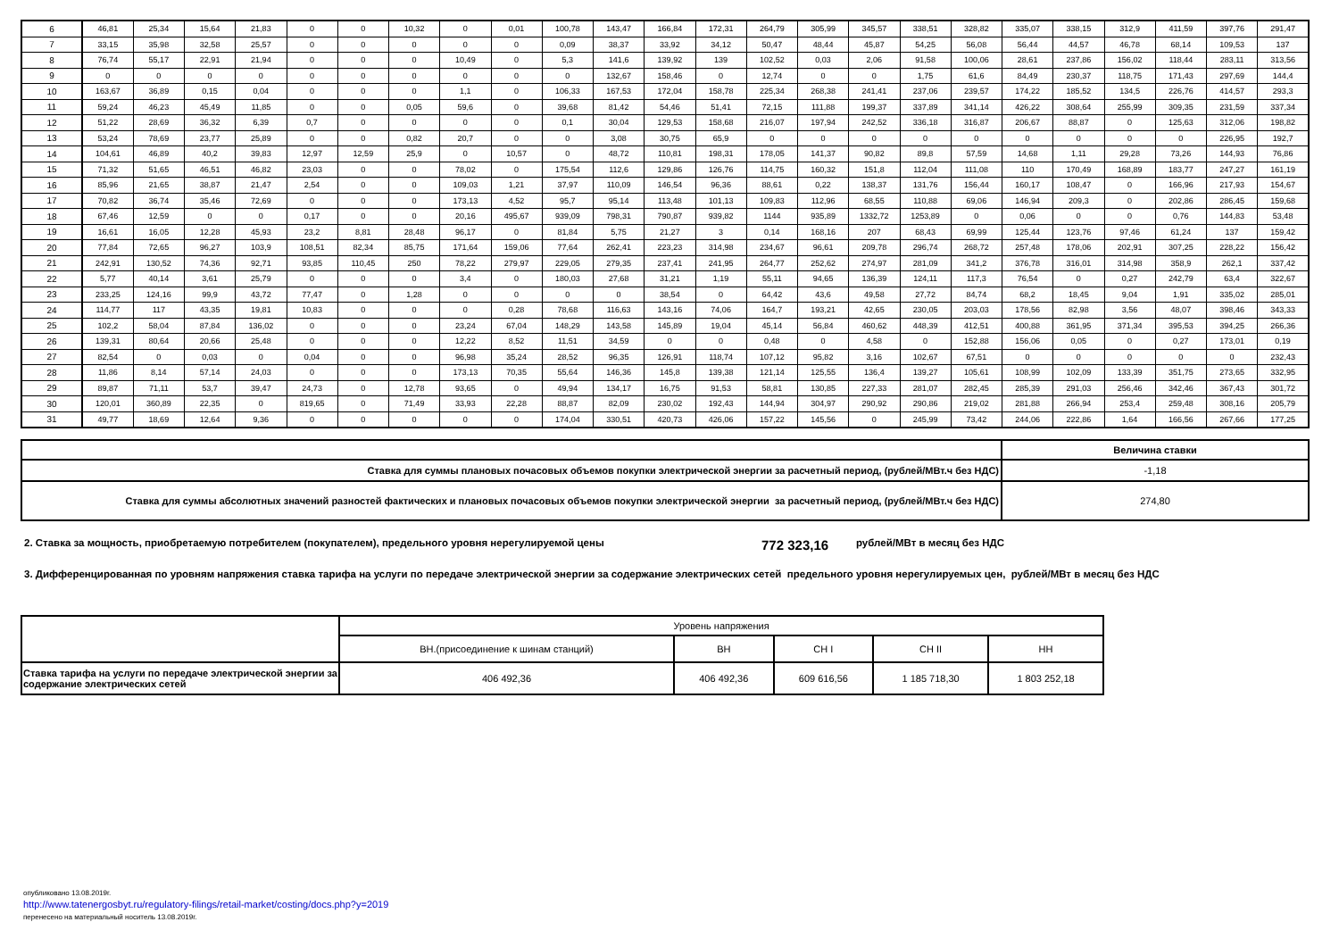| 6 | 46,81 | 25,34 | 15,64 | 21,83 | 0 | 0 | 10,32 | 0 | 0,01 | 100,78 | 143,47 | 166,84 | 172,31 | 264,79 | 305,99 | 345,57 | 338,51 | 328,82 | 335,07 | 338,15 | 312,9 | 411,59 | 397,76 | 291,47 |
| 7 | 33,15 | 35,98 | 32,58 | 25,57 | 0 | 0 | 0 | 0 | 0 | 0,09 | 38,37 | 33,92 | 34,12 | 50,47 | 48,44 | 45,87 | 54,25 | 56,08 | 56,44 | 44,57 | 46,78 | 68,14 | 109,53 | 137 |
| 8 | 76,74 | 55,17 | 22,91 | 21,94 | 0 | 0 | 0 | 10,49 | 0 | 5,3 | 141,6 | 139,92 | 139 | 102,52 | 0,03 | 2,06 | 91,58 | 100,06 | 28,61 | 237,86 | 156,02 | 118,44 | 283,11 | 313,56 |
| 9 | 0 | 0 | 0 | 0 | 0 | 0 | 0 | 0 | 0 | 0 | 132,67 | 158,46 | 0 | 12,74 | 0 | 0 | 1,75 | 61,6 | 84,49 | 230,37 | 118,75 | 171,43 | 297,69 | 144,4 |
| 10 | 163,67 | 36,89 | 0,15 | 0,04 | 0 | 0 | 0 | 1,1 | 0 | 106,33 | 167,53 | 172,04 | 158,78 | 225,34 | 268,38 | 241,41 | 237,06 | 239,57 | 174,22 | 185,52 | 134,5 | 226,76 | 414,57 | 293,3 |
| 11 | 59,24 | 46,23 | 45,49 | 11,85 | 0 | 0 | 0,05 | 59,6 | 0 | 39,68 | 81,42 | 54,46 | 51,41 | 72,15 | 111,88 | 199,37 | 337,89 | 341,14 | 426,22 | 308,64 | 255,99 | 309,35 | 231,59 | 337,34 |
| 12 | 51,22 | 28,69 | 36,32 | 6,39 | 0,7 | 0 | 0 | 0 | 0 | 0,1 | 30,04 | 129,53 | 158,68 | 216,07 | 197,94 | 242,52 | 336,18 | 316,87 | 206,67 | 88,87 | 0 | 125,63 | 312,06 | 198,82 |
| 13 | 53,24 | 78,69 | 23,77 | 25,89 | 0 | 0 | 0,82 | 20,7 | 0 | 0 | 3,08 | 30,75 | 65,9 | 0 | 0 | 0 | 0 | 0 | 0 | 0 | 0 | 0 | 226,95 | 192,7 |
| 14 | 104,61 | 46,89 | 40,2 | 39,83 | 12,97 | 12,59 | 25,9 | 0 | 10,57 | 0 | 48,72 | 110,81 | 198,31 | 178,05 | 141,37 | 90,82 | 89,8 | 57,59 | 14,68 | 1,11 | 29,28 | 73,26 | 144,93 | 76,86 |
| 15 | 71,32 | 51,65 | 46,51 | 46,82 | 23,03 | 0 | 0 | 78,02 | 0 | 175,54 | 112,6 | 129,86 | 126,76 | 114,75 | 160,32 | 151,8 | 112,04 | 111,08 | 110 | 170,49 | 168,89 | 183,77 | 247,27 | 161,19 |
| 16 | 85,96 | 21,65 | 38,87 | 21,47 | 2,54 | 0 | 0 | 109,03 | 1,21 | 37,97 | 110,09 | 146,54 | 96,36 | 88,61 | 0,22 | 138,37 | 131,76 | 156,44 | 160,17 | 108,47 | 0 | 166,96 | 217,93 | 154,67 |
| 17 | 70,82 | 36,74 | 35,46 | 72,69 | 0 | 0 | 0 | 173,13 | 4,52 | 95,7 | 95,14 | 113,48 | 101,13 | 109,83 | 112,96 | 68,55 | 110,88 | 69,06 | 146,94 | 209,3 | 0 | 202,86 | 286,45 | 159,68 |
| 18 | 67,46 | 12,59 | 0 | 0 | 0,17 | 0 | 0 | 20,16 | 495,67 | 939,09 | 798,31 | 790,87 | 939,82 | 1144 | 935,89 | 1332,72 | 1253,89 | 0 | 0,06 | 0 | 0 | 0,76 | 144,83 | 53,48 |
| 19 | 16,61 | 16,05 | 12,28 | 45,93 | 23,2 | 8,81 | 28,48 | 96,17 | 0 | 81,84 | 5,75 | 21,27 | 3 | 0,14 | 168,16 | 207 | 68,43 | 69,99 | 125,44 | 123,76 | 97,46 | 61,24 | 137 | 159,42 |
| 20 | 77,84 | 72,65 | 96,27 | 103,9 | 108,51 | 82,34 | 85,75 | 171,64 | 159,06 | 77,64 | 262,41 | 223,23 | 314,98 | 234,67 | 96,61 | 209,78 | 296,74 | 268,72 | 257,48 | 178,06 | 202,91 | 307,25 | 228,22 | 156,42 |
| 21 | 242,91 | 130,52 | 74,36 | 92,71 | 93,85 | 110,45 | 250 | 78,22 | 279,97 | 229,05 | 279,35 | 237,41 | 241,95 | 264,77 | 252,62 | 274,97 | 281,09 | 341,2 | 376,78 | 316,01 | 314,98 | 358,9 | 262,1 | 337,42 |
| 22 | 5,77 | 40,14 | 3,61 | 25,79 | 0 | 0 | 0 | 3,4 | 0 | 180,03 | 27,68 | 31,21 | 1,19 | 55,11 | 94,65 | 136,39 | 124,11 | 117,3 | 76,54 | 0 | 0,27 | 242,79 | 63,4 | 322,67 |
| 23 | 233,25 | 124,16 | 99,9 | 43,72 | 77,47 | 0 | 1,28 | 0 | 0 | 0 | 0 | 38,54 | 0 | 64,42 | 43,6 | 49,58 | 27,72 | 84,74 | 68,2 | 18,45 | 9,04 | 1,91 | 335,02 | 285,01 |
| 24 | 114,77 | 117 | 43,35 | 19,81 | 10,83 | 0 | 0 | 0 | 0,28 | 78,68 | 116,63 | 143,16 | 74,06 | 164,7 | 193,21 | 42,65 | 230,05 | 203,03 | 178,56 | 82,98 | 3,56 | 48,07 | 398,46 | 343,33 |
| 25 | 102,2 | 58,04 | 87,84 | 136,02 | 0 | 0 | 0 | 23,24 | 67,04 | 148,29 | 143,58 | 145,89 | 19,04 | 45,14 | 56,84 | 460,62 | 448,39 | 412,51 | 400,88 | 361,95 | 371,34 | 395,53 | 394,25 | 266,36 |
| 26 | 139,31 | 80,64 | 20,66 | 25,48 | 0 | 0 | 0 | 12,22 | 8,52 | 11,51 | 34,59 | 0 | 0 | 0,48 | 0 | 4,58 | 0 | 152,88 | 156,06 | 0,05 | 0 | 0,27 | 173,01 | 0,19 |
| 27 | 82,54 | 0 | 0,03 | 0 | 0,04 | 0 | 0 | 96,98 | 35,24 | 28,52 | 96,35 | 126,91 | 118,74 | 107,12 | 95,82 | 3,16 | 102,67 | 67,51 | 0 | 0 | 0 | 0 | 0 | 232,43 |
| 28 | 11,86 | 8,14 | 57,14 | 24,03 | 0 | 0 | 0 | 173,13 | 70,35 | 55,64 | 146,36 | 145,8 | 139,38 | 121,14 | 125,55 | 136,4 | 139,27 | 105,61 | 108,99 | 102,09 | 133,39 | 351,75 | 273,65 | 332,95 |
| 29 | 89,87 | 71,11 | 53,7 | 39,47 | 24,73 | 0 | 12,78 | 93,65 | 0 | 49,94 | 134,17 | 16,75 | 91,53 | 58,81 | 130,85 | 227,33 | 281,07 | 282,45 | 285,39 | 291,03 | 256,46 | 342,46 | 367,43 | 301,72 |
| 30 | 120,01 | 360,89 | 22,35 | 0 | 819,65 | 0 | 71,49 | 33,93 | 22,28 | 88,87 | 82,09 | 230,02 | 192,43 | 144,94 | 304,97 | 290,92 | 290,86 | 219,02 | 281,88 | 266,94 | 253,4 | 259,48 | 308,16 | 205,79 |
| 31 | 49,77 | 18,69 | 12,64 | 9,36 | 0 | 0 | 0 | 0 | 0 | 174,04 | 330,51 | 420,73 | 426,06 | 157,22 | 145,56 | 0 | 245,99 | 73,42 | 244,06 | 222,86 | 1,64 | 166,56 | 267,66 | 177,25 |
| | Величина ставки |
| --- | --- |
| Ставка для суммы плановых почасовых объемов покупки электрической энергии за расчетный период, (рублей/МВт.ч без НДС) | -1,18 |
| Ставка для суммы абсолютных значений разностей фактических и плановых почасовых объемов покупки электрической энергии за расчетный период, (рублей/МВт.ч без НДС) | 274,80 |
2. Ставка за мощность, приобретаемую потребителем (покупателем), предельного уровня нерегулируемой цены 772 323,16 рублей/МВт в месяц без НДС
3. Дифференцированная по уровням напряжения ставка тарифа на услуги по передаче электрической энергии за содержание электрических сетей предельного уровня нерегулируемых цен, рублей/МВт в месяц без НДС
| | Уровень напряжения | | | | |
| | ВН.(присоединение к шинам станций) | ВН | СН I | СН II | НН |
| Ставка тарифа на услуги по передаче электрической энергии за содержание электрических сетей | 406 492,36 | 406 492,36 | 609 616,56 | 1 185 718,30 | 1 803 252,18 |
опубликовано 13.08.2019г.
http://www.tatenergosbyt.ru/regulatory-filings/retail-market/costing/docs.php?y=2019
перенесено на материальный носитель 13.08.2019г.